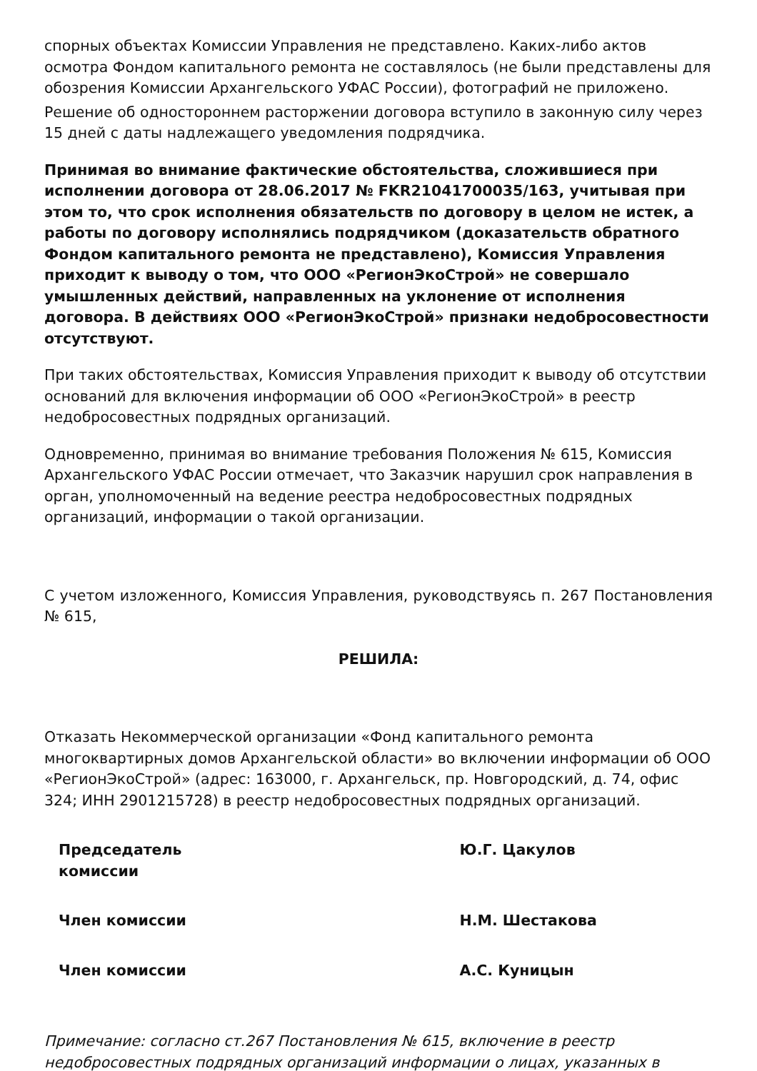спорных объектах Комиссии Управления не представлено. Каких-либо актов осмотра Фондом капитального ремонта не составлялось (не были представлены для обозрения Комиссии Архангельского УФАС России), фотографий не приложено.
Решение об одностороннем расторжении договора вступило в законную силу через 15 дней с даты надлежащего уведомления подрядчика.
Принимая во внимание фактические обстоятельства, сложившиеся при исполнении договора от 28.06.2017 № FKR21041700035/163, учитывая при этом то, что срок исполнения обязательств по договору в целом не истек, а работы по договору исполнялись подрядчиком (доказательств обратного Фондом капитального ремонта не представлено), Комиссия Управления приходит к выводу о том, что ООО «РегионЭкоСтрой» не совершало умышленных действий, направленных на уклонение от исполнения договора. В действиях ООО «РегионЭкоСтрой» признаки недобросовестности отсутствуют.
При таких обстоятельствах, Комиссия Управления приходит к выводу об отсутствии оснований для включения информации об ООО «РегионЭкоСтрой» в реестр недобросовестных подрядных организаций.
Одновременно, принимая во внимание требования Положения № 615, Комиссия Архангельского УФАС России отмечает, что Заказчик нарушил срок направления в орган, уполномоченный на ведение реестра недобросовестных подрядных организаций, информации о такой организации.
С учетом изложенного, Комиссия Управления, руководствуясь п. 267 Постановления № 615,
РЕШИЛА:
Отказать Некоммерческой организации «Фонд капитального ремонта многоквартирных домов Архангельской области» во включении информации об ООО «РегионЭкоСтрой» (адрес: 163000, г. Архангельск, пр. Новгородский, д. 74, офис 324; ИНН 2901215728) в реестр недобросовестных подрядных организаций.
| Председатель комиссии | Ю.Г. Цакулов |
| Член комиссии | Н.М. Шестакова |
| Член комиссии | А.С. Куницын |
Примечание: согласно ст.267 Постановления № 615, включение в реестр недобросовестных подрядных организаций информации о лицах, указанных в